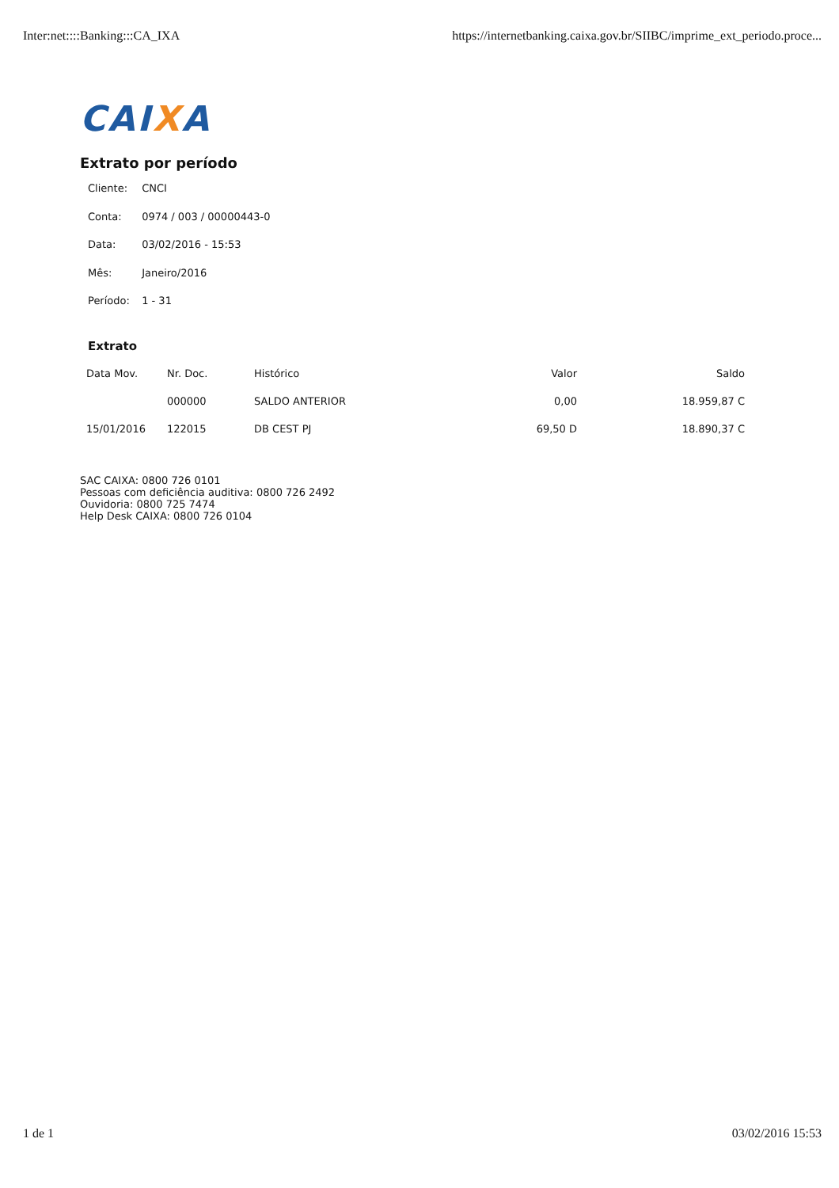Inter:net::::Banking:::CA_IXA https://internetbanking.caixa.gov.br/SIIBC/imprime_ext_periodo.proce...
CAIXA
Extrato por período
Cliente: CNCI
Conta: 0974 / 003 / 00000443-0
Data: 03/02/2016 - 15:53
Mês: Janeiro/2016
Período: 1 - 31
Extrato
| Data Mov. | Nr. Doc. | Histórico | Valor | Saldo |
| --- | --- | --- | --- | --- |
| | 000000 | SALDO ANTERIOR | 0,00 | 18.959,87 C |
| 15/01/2016 | 122015 | DB CEST PJ | 69,50 D | 18.890,37 C |
SAC CAIXA: 0800 726 0101
Pessoas com deficiência auditiva: 0800 726 2492
Ouvidoria: 0800 725 7474
Help Desk CAIXA: 0800 726 0104
1 de 1 03/02/2016 15:53